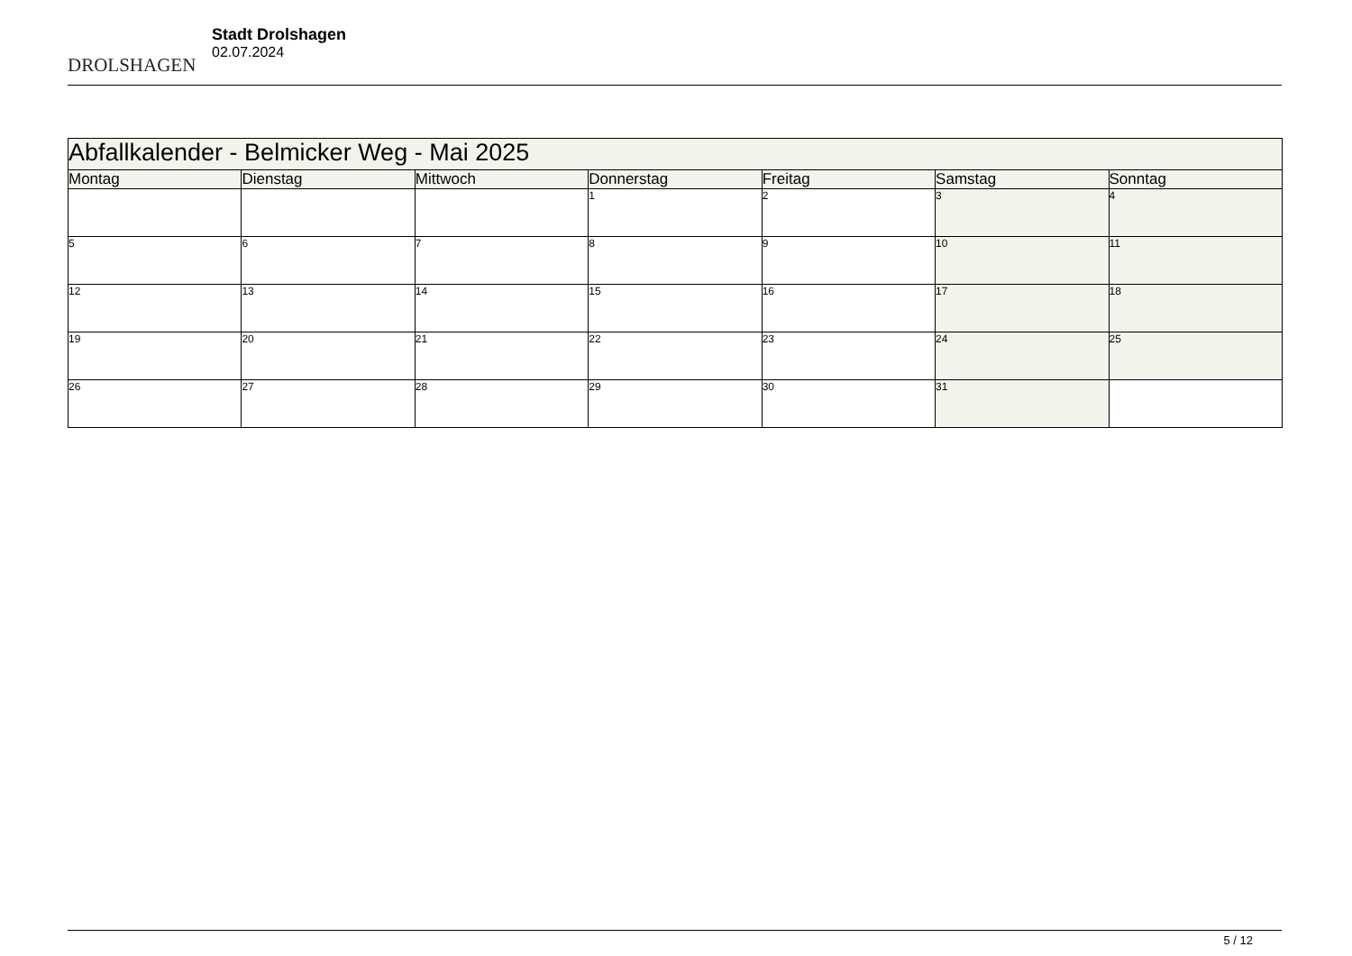DROLSHAGEN
Stadt Drolshagen
02.07.2024
| Abfallkalender - Belmicker Weg - Mai 2025 | | | | | | |
| Montag | Dienstag | Mittwoch | Donnerstag | Freitag | Samstag | Sonntag |
| | | | 1 | 2 | 3 | 4 |
| 5 | 6 | 7 | 8 | 9 | 10 | 11 |
| 12 | 13 | 14 | 15 | 16 | 17 | 18 |
| 19 | 20 | 21 | 22 | 23 | 24 | 25 |
| 26 | 27 | 28 | 29 | 30 | 31 | |
5 / 12